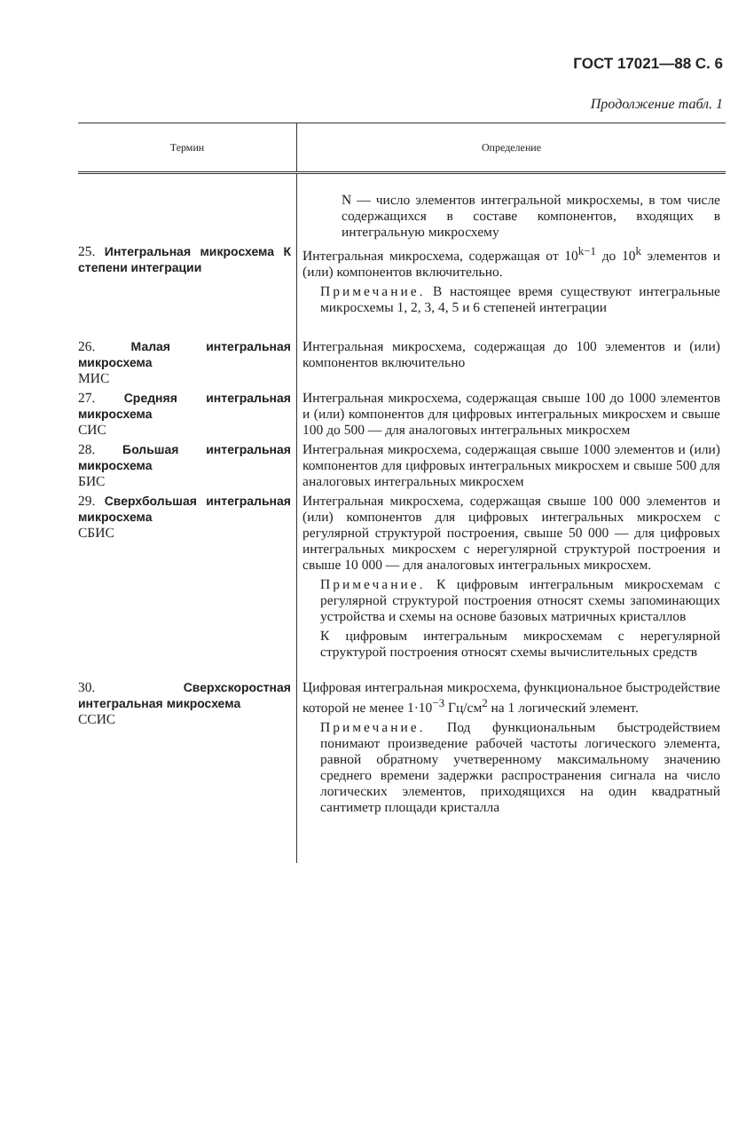ГОСТ 17021—88 С. 6
Продолжение табл. 1
| Термин | Определение |
| --- | --- |
| | N — число элементов интегральной микросхемы, в том числе содержащихся в составе компонентов, входящих в интегральную микросхему |
| 25. Интегральная микросхема К степени интеграции | Интегральная микросхема, содержащая от 10<sup>k−1</sup> до 10<sup>k</sup> элементов и (или) компонентов включительно. Примечание. В настоящее время существуют интегральные микросхемы 1, 2, 3, 4, 5 и 6 степеней интеграции |
| 26. Малая интегральная микросхема МИС | Интегральная микросхема, содержащая до 100 элементов и (или) компонентов включительно |
| 27. Средняя интегральная микросхема СИС | Интегральная микросхема, содержащая свыше 100 до 1000 элементов и (или) компонентов для цифровых интегральных микросхем и свыше 100 до 500 — для аналоговых интегральных микросхем |
| 28. Большая интегральная микросхема БИС | Интегральная микросхема, содержащая свыше 1000 элементов и (или) компонентов для цифровых интегральных микросхем и свыше 500 для аналоговых интегральных микросхем |
| 29. Сверхбольшая интегральная микросхема СБИС | Интегральная микросхема, содержащая свыше 100 000 элементов и (или) компонентов для цифровых интегральных микросхем с регулярной структурой построения, свыше 50 000 — для цифровых интегральных микросхем с нерегулярной структурой построения и свыше 10 000 — для аналоговых интегральных микросхем. Примечание. К цифровым интегральным микросхемам с регулярной структурой построения относят схемы запоминающих устройства и схемы на основе базовых матричных кристаллов К цифровым интегральным микросхемам с нерегулярной структурой построения относят схемы вычислительных средств |
| 30. Сверхскоростная интегральная микросхема ССИС | Цифровая интегральная микросхема, функциональное быстродействие которой не менее 1·10<sup>−3</sup> Гц/см<sup>2</sup> на 1 логический элемент. Примечание. Под функциональным быстродействием понимают произведение рабочей частоты логического элемента, равной обратному учетверенному максимальному значению среднего времени задержки распространения сигнала на число логических элементов, приходящихся на один квадратный сантиметр площади кристалла |